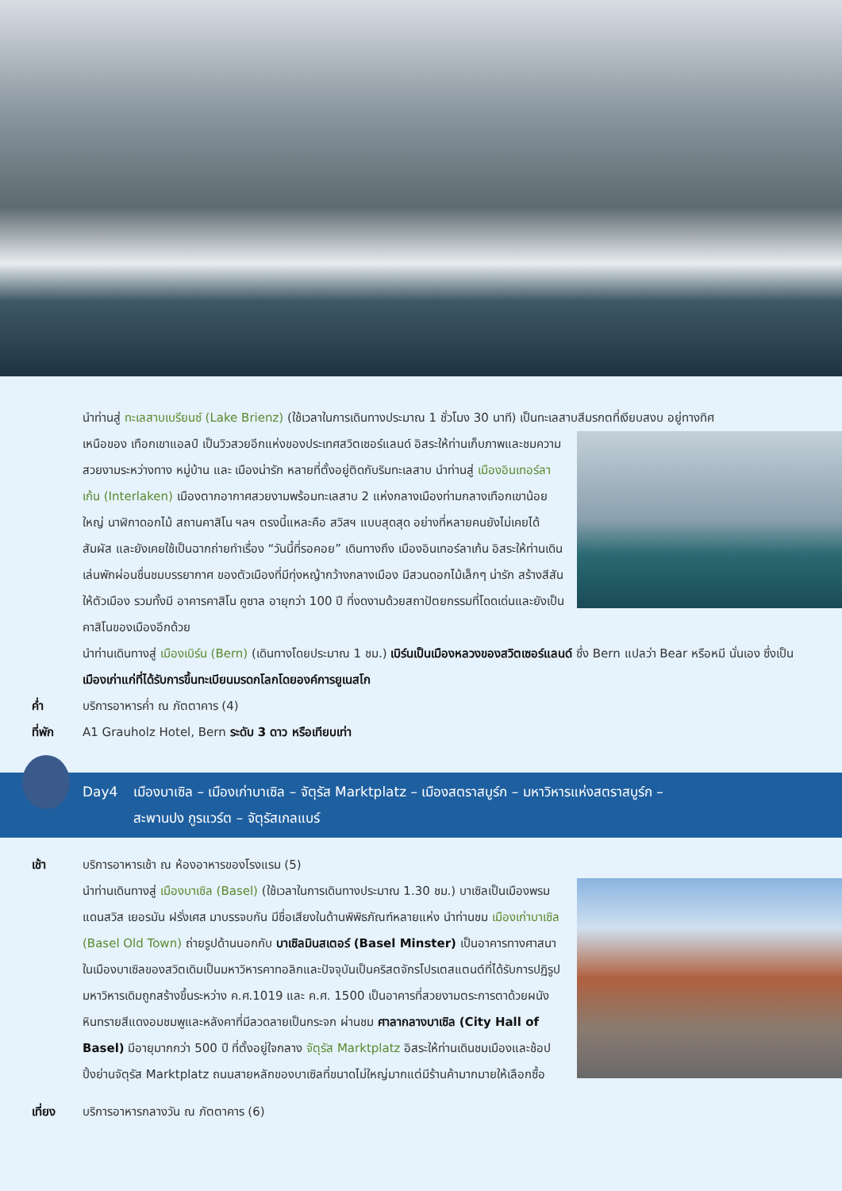นำท่านสู่ ทะเลสาบเบรียนซ์ (Lake Brienz) (ใช้เวลาในการเดินทางประมาณ 1 ชั่วโมง 30 นาที) เป็นทะเลสาบสีมรกตที่เงียบสงบ อยู่ทางทิศ
เหนือของ เทือกเขาแอลป์ เป็นวิวสวยอีกแห่งของประเทศสวิตเซอร์แลนด์ อิสระให้ท่านเก็บภาพและชมความสวยงามระหว่างทาง หมู่บ้าน และ เมืองน่ารัก หลายที่ตั้งอยู่ติดกับริมทะเลสาบ นำท่านสู่ เมืองอินเทอร์ลาเก้น (Interlaken) เมืองตากอากาศสวยงามพร้อมทะเลสาบ 2 แห่งกลางเมืองท่ามกลางเทือกเขาน้อยใหญ่ นาฬิกาดอกไม้ สถานคาสิโน ฯลฯ ตรงนี้แหละคือ สวิสฯ แบบสุดสุด อย่างที่หลายคนยังไม่เคยได้สัมผัส และยังเคยใช้เป็นฉากถ่ายทำเรื่อง “วันนี้ที่รอคอย” เดินทางถึง เมืองอินเทอร์ลาเก้น อิสระให้ท่านเดินเล่นพักผ่อนชื่นชมบรรยากาศ ของตัวเมืองที่มีทุ่งหญ้ากว้างกลางเมือง มีสวนดอกไม้เล็กๆ น่ารัก สร้างสีสันให้ตัวเมือง รวมทั้งมี อาคารคาสิโน คูซาล อายุกว่า 100 ปี ที่งดงามด้วยสถาปัตยกรรมที่โดดเด่นและยังเป็นคาสิโนของเมืองอีกด้วย
นำท่านเดินทางสู่ เมืองเบิร์น (Bern) (เดินทางโดยประมาณ 1 ชม.) เบิร์นเป็นเมืองหลวงของสวิตเซอร์แลนด์ ซึ่ง Bern แปลว่า Bear หรือหมี นั่นเอง ซึ่งเป็นเมืองเก่าแก่ที่ได้รับการขึ้นทะเบียนมรดกโลกโดยองค์การยูเนสโก
ค่ำ บริการอาหารค่ำ ณ ภัตตาคาร (4)
ที่พัก A1 Grauholz Hotel, Bern ระดับ 3 ดาว หรือเทียบเท่า
Day4 เมืองบาเซิล – เมืองเก่าบาเซิล – จัตุรัส Marktplatz – เมืองสตราสบูร์ก – มหาวิหารแห่งสตราสบูร์ก –
สะพานปง กูรแวร์ต – จัตุรัสเกลแบร์
เช้า บริการอาหารเช้า ณ ห้องอาหารของโรงแรม (5)
นำท่านเดินทางสู่ เมืองบาเซิล (Basel) (ใช้เวลาในการเดินทางประมาณ 1.30 ชม.) บาเซิลเป็นเมืองพรมแดนสวิส เยอรมัน ฝรั่งเศส มาบรรจบกัน มีชื่อเสียงในด้านพิพิธภัณฑ์หลายแห่ง นำท่านชม เมืองเก่าบาเซิล (Basel Old Town) ถ่ายรูปด้านนอกกับ บาเซิลมินสเตอร์ (Basel Minster) เป็นอาคารทางศาสนาในเมืองบาเซิลของสวิตเดิมเป็นมหาวิหารคาทอลิกและปัจจุบันเป็นคริสตจักรโปรเตสแตนต์ที่ได้รับการปฏิรูป มหาวิหารเดิมถูกสร้างขึ้นระหว่าง ค.ศ.1019 และ ค.ศ. 1500 เป็นอาคารที่สวยงามตระการตาด้วยผนังหินทรายสีแดงอมชมพูและหลังคาที่มีลวดลายเป็นกระจก ผ่านชม ศาลากลางบาเซิล (City Hall of Basel) มีอายุมากกว่า 500 ปี ที่ตั้งอยู่ใจกลาง จัตุรัส Marktplatz อิสระให้ท่านเดินชมเมืองและช้อปปิ้งย่านจัตุรัส Marktplatz ถนนสายหลักของบาเซิลที่ขนาดไม่ใหญ่มากแต่มีร้านค้ามากมายให้เลือกซื้อ
เที่ยง บริการอาหารกลางวัน ณ ภัตตาคาร (6)